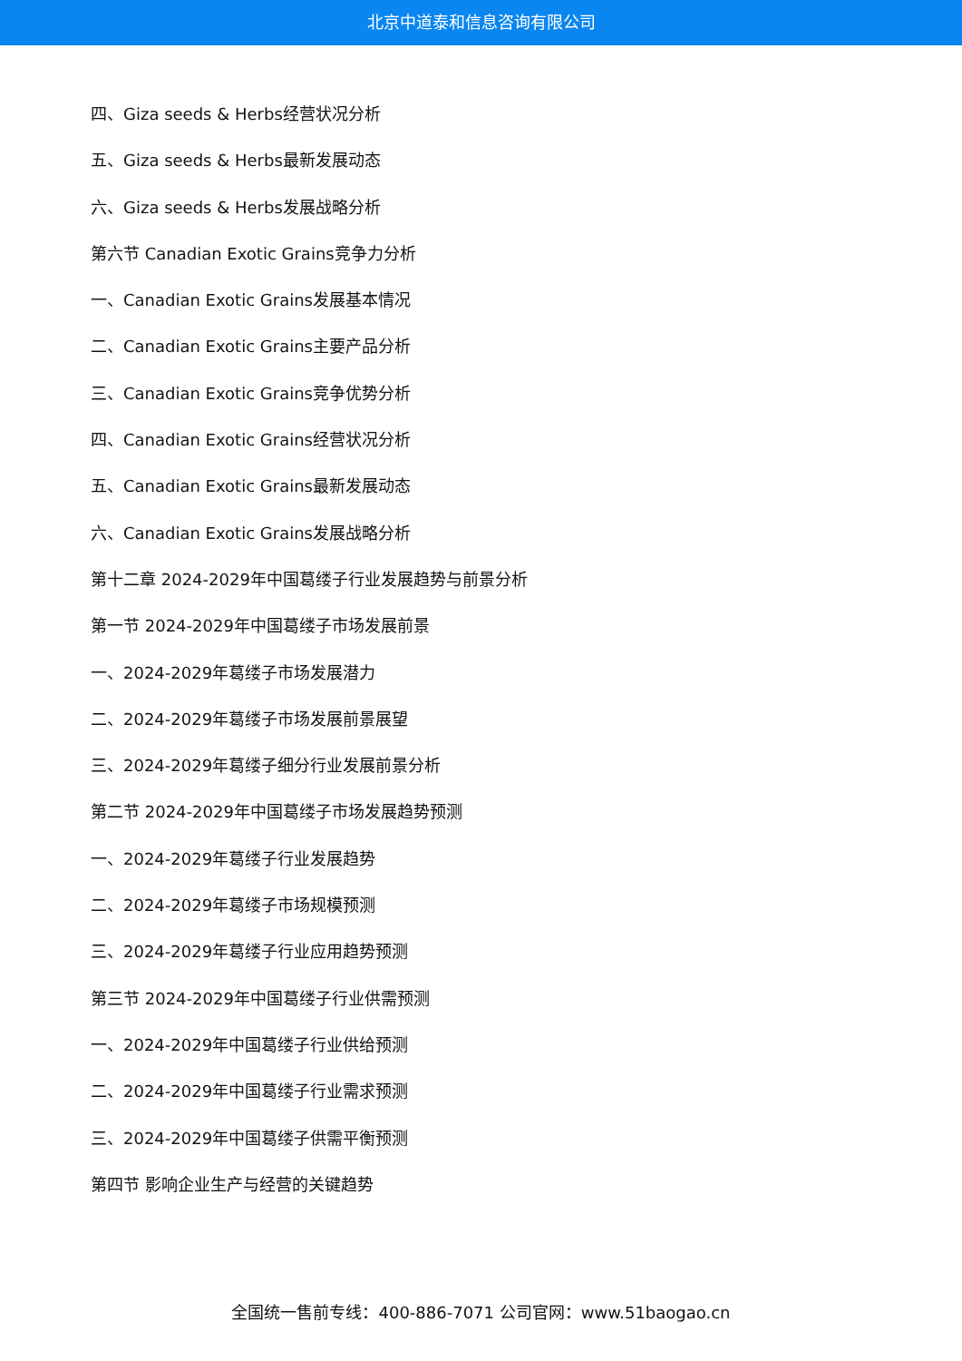北京中道泰和信息咨询有限公司
四、Giza seeds & Herbs经营状况分析
五、Giza seeds & Herbs最新发展动态
六、Giza seeds & Herbs发展战略分析
第六节 Canadian Exotic Grains竞争力分析
一、Canadian Exotic Grains发展基本情况
二、Canadian Exotic Grains主要产品分析
三、Canadian Exotic Grains竞争优势分析
四、Canadian Exotic Grains经营状况分析
五、Canadian Exotic Grains最新发展动态
六、Canadian Exotic Grains发展战略分析
第十二章 2024-2029年中国葛缕子行业发展趋势与前景分析
第一节 2024-2029年中国葛缕子市场发展前景
一、2024-2029年葛缕子市场发展潜力
二、2024-2029年葛缕子市场发展前景展望
三、2024-2029年葛缕子细分行业发展前景分析
第二节 2024-2029年中国葛缕子市场发展趋势预测
一、2024-2029年葛缕子行业发展趋势
二、2024-2029年葛缕子市场规模预测
三、2024-2029年葛缕子行业应用趋势预测
第三节 2024-2029年中国葛缕子行业供需预测
一、2024-2029年中国葛缕子行业供给预测
二、2024-2029年中国葛缕子行业需求预测
三、2024-2029年中国葛缕子供需平衡预测
第四节 影响企业生产与经营的关键趋势
全国统一售前专线：400-886-7071 公司官网：www.51baogao.cn